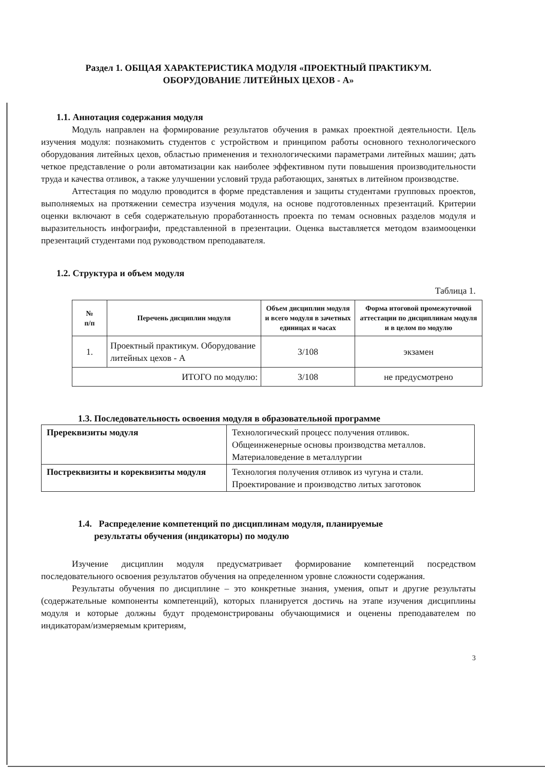Раздел 1. ОБЩАЯ ХАРАКТЕРИСТИКА МОДУЛЯ «ПРОЕКТНЫЙ ПРАКТИКУМ.
ОБОРУДОВАНИЕ ЛИТЕЙНЫХ ЦЕХОВ - А»
1.1. Аннотация содержания модуля
Модуль направлен на формирование результатов обучения в рамках проектной деятельности. Цель изучения модуля: познакомить студентов с устройством и принципом работы основного технологического оборудования литейных цехов, областью применения и технологическими параметрами литейных машин; дать четкое представление о роли автоматизации как наиболее эффективном пути повышения производительности труда и качества отливок, а также улучшении условий труда работающих, занятых в литейном производстве.
Аттестация по модулю проводится в форме представления и защиты студентами групповых проектов, выполняемых на протяжении семестра изучения модуля, на основе подготовленных презентаций. Критерии оценки включают в себя содержательную проработанность проекта по темам основных разделов модуля и выразительность инфограифи, представленной в презентации. Оценка выставляется методом взаимооценки презентаций студентами под руководством преподавателя.
1.2. Структура и объем модуля
Таблица 1.
| № п/п | Перечень дисциплин модуля | Объем дисциплин модуля и всего модуля в зачетных единицах и часах | Форма итоговой промежуточной аттестации по дисциплинам модуля и в целом по модулю |
| --- | --- | --- | --- |
| 1. | Проектный практикум. Оборудование литейных цехов - А | 3/108 | экзамен |
| ИТОГО по модулю: | | 3/108 | не предусмотрено |
1.3. Последовательность освоения модуля в образовательной программе
| Пререквизиты модуля | Технологический процесс получения отливок. Общеинженерные основы производства металлов. Материаловедение в металлургии |
| Постреквизиты и кореквизиты модуля | Технология получения отливок из чугуна и стали. Проектирование и производство литых заготовок |
1.4. Распределение компетенций по дисциплинам модуля, планируемые
результаты обучения (индикаторы) по модулю
Изучение дисциплин модуля предусматривает формирование компетенций посредством последовательного освоения результатов обучения на определенном уровне сложности содержания.
Результаты обучения по дисциплине – это конкретные знания, умения, опыт и другие результаты (содержательные компоненты компетенций), которых планируется достичь на этапе изучения дисциплины модуля и которые должны будут продемонстрированы обучающимися и оценены преподавателем по индикаторам/измеряемым критериям,
3